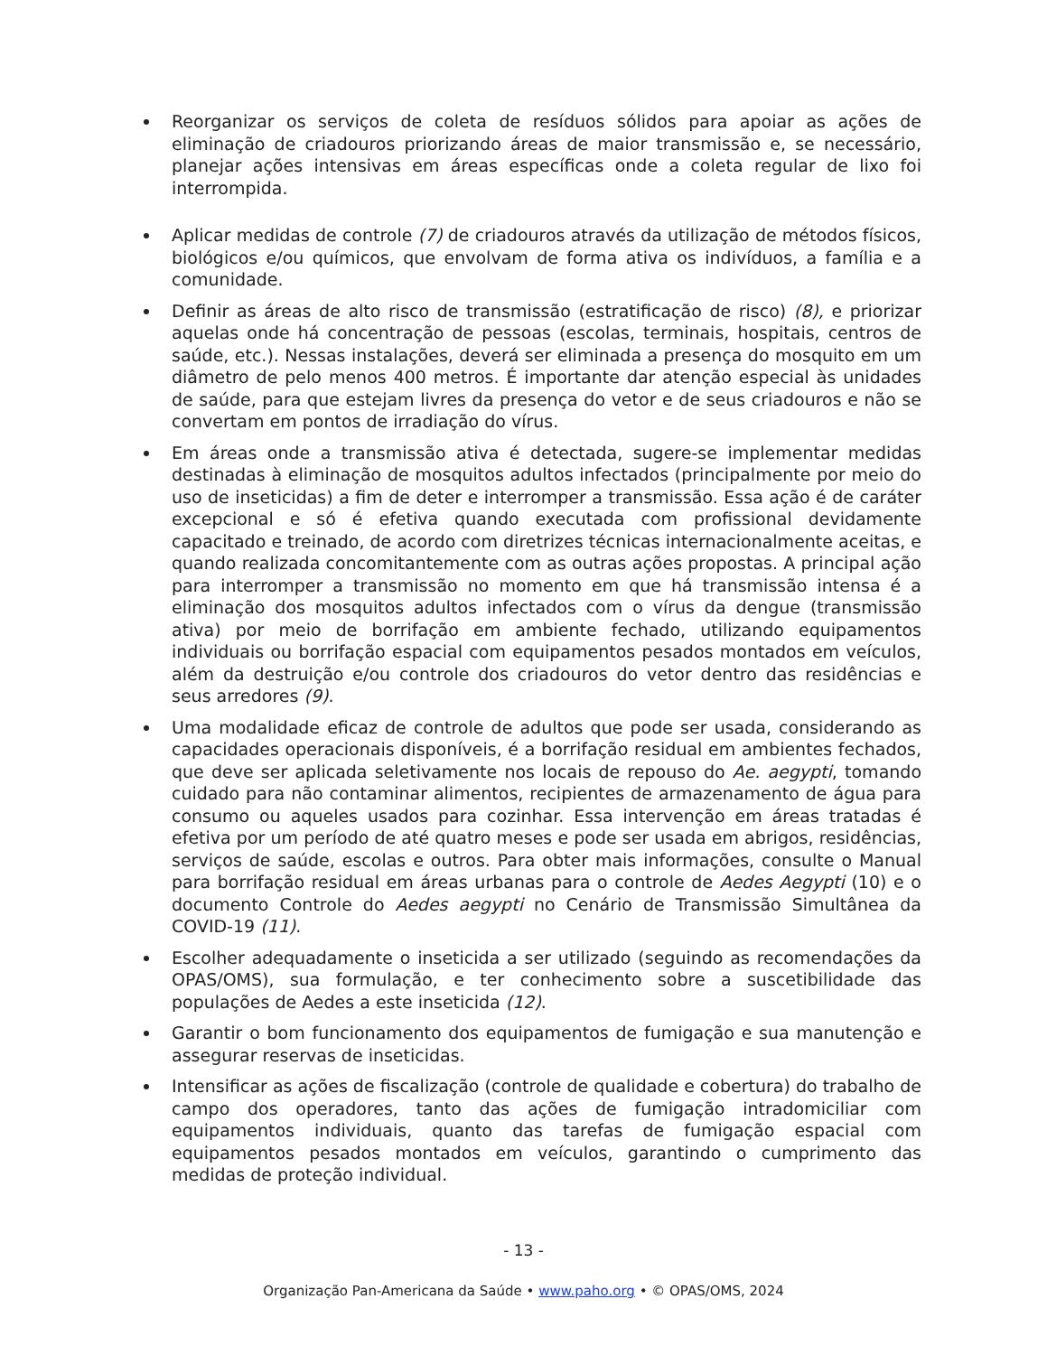Reorganizar os serviços de coleta de resíduos sólidos para apoiar as ações de eliminação de criadouros priorizando áreas de maior transmissão e, se necessário, planejar ações intensivas em áreas específicas onde a coleta regular de lixo foi interrompida.
Aplicar medidas de controle (7) de criadouros através da utilização de métodos físicos, biológicos e/ou químicos, que envolvam de forma ativa os indivíduos, a família e a comunidade.
Definir as áreas de alto risco de transmissão (estratificação de risco) (8), e priorizar aquelas onde há concentração de pessoas (escolas, terminais, hospitais, centros de saúde, etc.). Nessas instalações, deverá ser eliminada a presença do mosquito em um diâmetro de pelo menos 400 metros. É importante dar atenção especial às unidades de saúde, para que estejam livres da presença do vetor e de seus criadouros e não se convertam em pontos de irradiação do vírus.
Em áreas onde a transmissão ativa é detectada, sugere-se implementar medidas destinadas à eliminação de mosquitos adultos infectados (principalmente por meio do uso de inseticidas) a fim de deter e interromper a transmissão. Essa ação é de caráter excepcional e só é efetiva quando executada com profissional devidamente capacitado e treinado, de acordo com diretrizes técnicas internacionalmente aceitas, e quando realizada concomitantemente com as outras ações propostas. A principal ação para interromper a transmissão no momento em que há transmissão intensa é a eliminação dos mosquitos adultos infectados com o vírus da dengue (transmissão ativa) por meio de borrifação em ambiente fechado, utilizando equipamentos individuais ou borrifação espacial com equipamentos pesados montados em veículos, além da destruição e/ou controle dos criadouros do vetor dentro das residências e seus arredores (9).
Uma modalidade eficaz de controle de adultos que pode ser usada, considerando as capacidades operacionais disponíveis, é a borrifação residual em ambientes fechados, que deve ser aplicada seletivamente nos locais de repouso do Ae. aegypti, tomando cuidado para não contaminar alimentos, recipientes de armazenamento de água para consumo ou aqueles usados para cozinhar. Essa intervenção em áreas tratadas é efetiva por um período de até quatro meses e pode ser usada em abrigos, residências, serviços de saúde, escolas e outros. Para obter mais informações, consulte o Manual para borrifação residual em áreas urbanas para o controle de Aedes Aegypti (10) e o documento Controle do Aedes aegypti no Cenário de Transmissão Simultânea da COVID-19 (11).
Escolher adequadamente o inseticida a ser utilizado (seguindo as recomendações da OPAS/OMS), sua formulação, e ter conhecimento sobre a suscetibilidade das populações de Aedes a este inseticida (12).
Garantir o bom funcionamento dos equipamentos de fumigação e sua manutenção e assegurar reservas de inseticidas.
Intensificar as ações de fiscalização (controle de qualidade e cobertura) do trabalho de campo dos operadores, tanto das ações de fumigação intradomiciliar com equipamentos individuais, quanto das tarefas de fumigação espacial com equipamentos pesados montados em veículos, garantindo o cumprimento das medidas de proteção individual.
- 13 -
Organização Pan-Americana da Saúde • www.paho.org • © OPAS/OMS, 2024